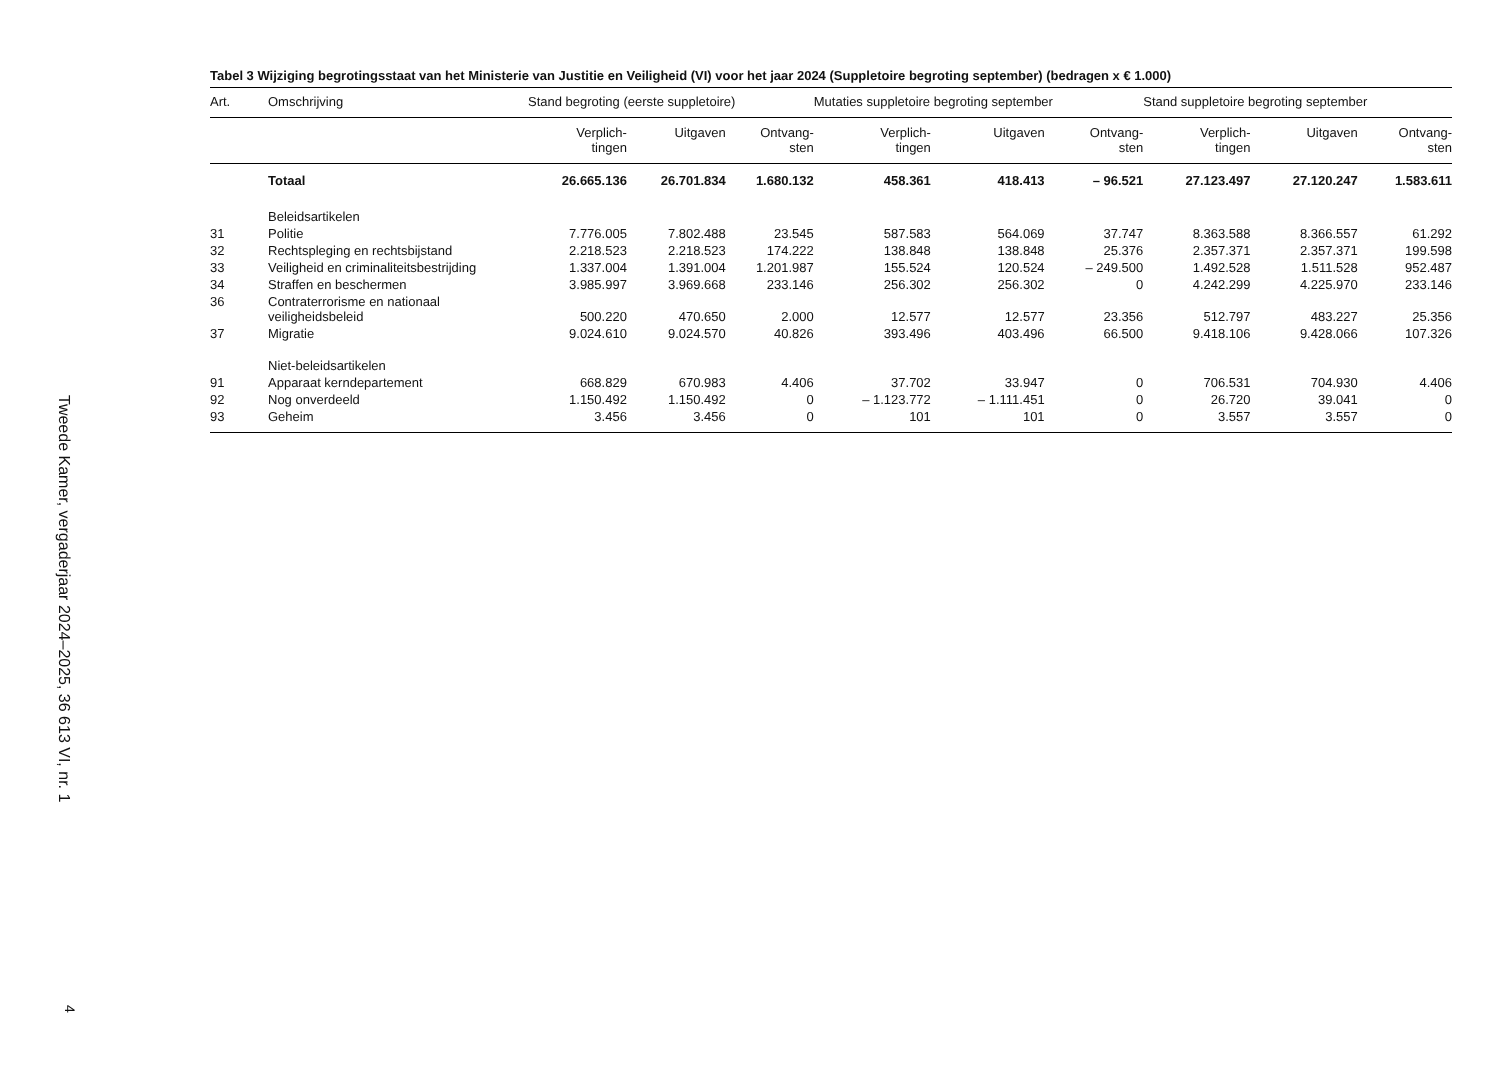Tweede Kamer, vergaderjaar 2024–2025, 36 613 VI, nr. 1
4
Tabel 3 Wijziging begrotingsstaat van het Ministerie van Justitie en Veiligheid (VI) voor het jaar 2024 (Suppletoire begroting september) (bedragen x € 1.000)
| Art. | Omschrijving | Stand begroting (eerste suppletoire) | | | Mutaties suppletoire begroting september | | | Stand suppletoire begroting september | | |
| --- | --- | --- | --- | --- | --- | --- | --- | --- | --- | --- |
| | | Verplich- tingen | Uitgaven | Ontvang- sten | Verplich- tingen | Uitgaven | Ontvang- sten | Verplich- tingen | Uitgaven | Ontvang- sten |
| | Totaal | 26.665.136 | 26.701.834 | 1.680.132 | 458.361 | 418.413 | – 96.521 | 27.123.497 | 27.120.247 | 1.583.611 |
| | Beleidsartikelen | | | | | | | | | |
| 31 | Politie | 7.776.005 | 7.802.488 | 23.545 | 587.583 | 564.069 | 37.747 | 8.363.588 | 8.366.557 | 61.292 |
| 32 | Rechtspleging en rechtsbijstand | 2.218.523 | 2.218.523 | 174.222 | 138.848 | 138.848 | 25.376 | 2.357.371 | 2.357.371 | 199.598 |
| 33 | Veiligheid en criminaliteitsbestrijding | 1.337.004 | 1.391.004 | 1.201.987 | 155.524 | 120.524 | – 249.500 | 1.492.528 | 1.511.528 | 952.487 |
| 34 | Straffen en beschermen | 3.985.997 | 3.969.668 | 233.146 | 256.302 | 256.302 | 0 | 4.242.299 | 4.225.970 | 233.146 |
| 36 | Contraterrorisme en nationaal veiligheidsbeleid | 500.220 | 470.650 | 2.000 | 12.577 | 12.577 | 23.356 | 512.797 | 483.227 | 25.356 |
| 37 | Migratie | 9.024.610 | 9.024.570 | 40.826 | 393.496 | 403.496 | 66.500 | 9.418.106 | 9.428.066 | 107.326 |
| | Niet-beleidsartikelen | | | | | | | | | |
| 91 | Apparaat kerndepartement | 668.829 | 670.983 | 4.406 | 37.702 | 33.947 | 0 | 706.531 | 704.930 | 4.406 |
| 92 | Nog onverdeeld | 1.150.492 | 1.150.492 | 0 | – 1.123.772 | – 1.111.451 | 0 | 26.720 | 39.041 | 0 |
| 93 | Geheim | 3.456 | 3.456 | 0 | 101 | 101 | 0 | 3.557 | 3.557 | 0 |